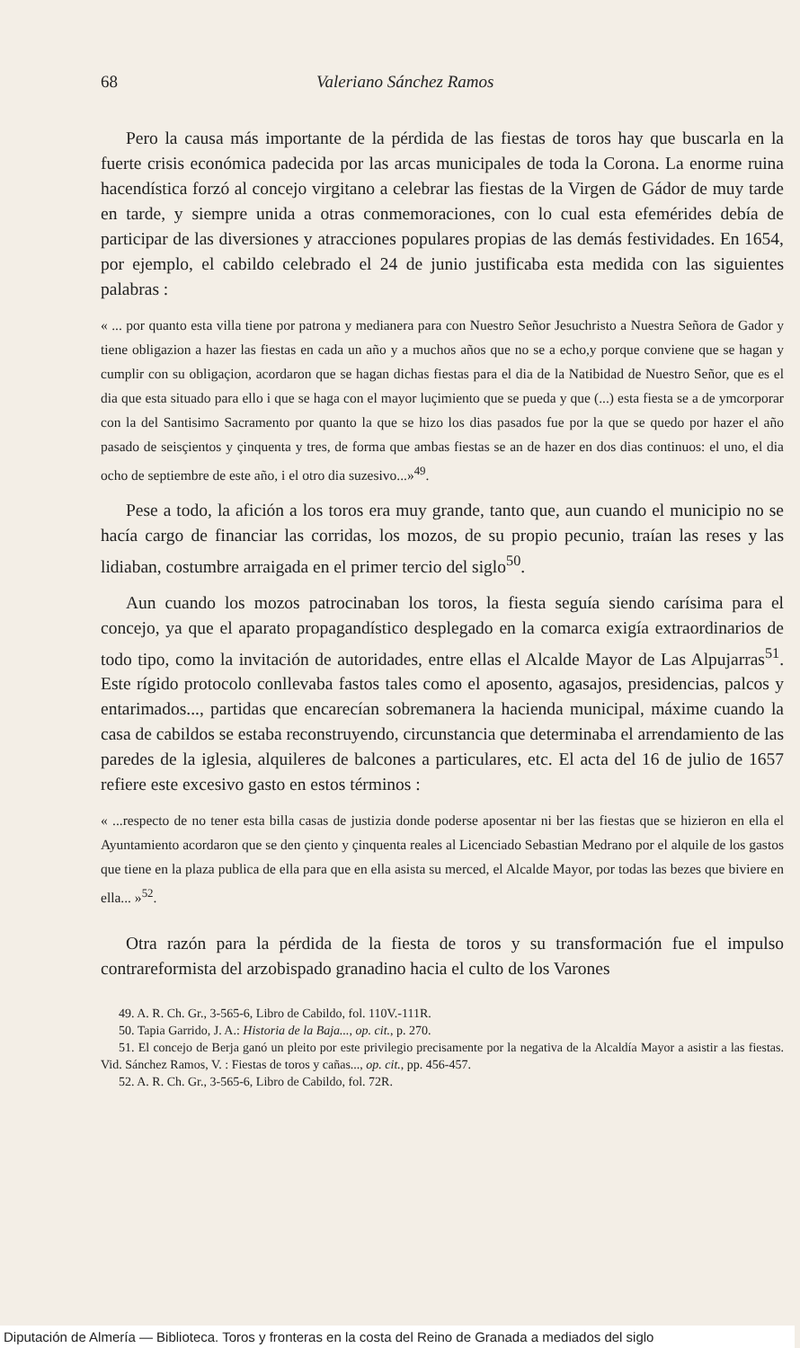68 Valeriano Sánchez Ramos
Pero la causa más importante de la pérdida de las fiestas de toros hay que buscarla en la fuerte crisis económica padecida por las arcas municipales de toda la Corona. La enorme ruina hacendística forzó al concejo virgitano a celebrar las fiestas de la Virgen de Gádor de muy tarde en tarde, y siempre unida a otras conmemoraciones, con lo cual esta efemérides debía de participar de las diversiones y atracciones populares propias de las demás festividades. En 1654, por ejemplo, el cabildo celebrado el 24 de junio justificaba esta medida con las siguientes palabras :
« ... por quanto esta villa tiene por patrona y medianera para con Nuestro Señor Jesuchristo a Nuestra Señora de Gador y tiene obligazion a hazer las fiestas en cada un año y a muchos años que no se a echo,y porque conviene que se hagan y cumplir con su obligaçion, acordaron que se hagan dichas fiestas para el dia de la Natibidad de Nuestro Señor, que es el dia que esta situado para ello i que se haga con el mayor luçimiento que se pueda y que (...) esta fiesta se a de ymcorporar con la del Santisimo Sacramento por quanto la que se hizo los dias pasados fue por la que se quedo por hazer el año pasado de seisçientos y çinquenta y tres, de forma que ambas fiestas se an de hazer en dos dias continuos: el uno, el dia ocho de septiembre de este año, i el otro dia suzesivo...»<sup>49</sup>.
Pese a todo, la afición a los toros era muy grande, tanto que, aun cuando el municipio no se hacía cargo de financiar las corridas, los mozos, de su propio pecunio, traían las reses y las lidiaban, costumbre arraigada en el primer tercio del siglo<sup>50</sup>.
Aun cuando los mozos patrocinaban los toros, la fiesta seguía siendo carísima para el concejo, ya que el aparato propagandístico desplegado en la comarca exigía extraordinarios de todo tipo, como la invitación de autoridades, entre ellas el Alcalde Mayor de Las Alpujarras<sup>51</sup>. Este rígido protocolo conllevaba fastos tales como el aposento, agasajos, presidencias, palcos y entarimados..., partidas que encarecían sobremanera la hacienda municipal, máxime cuando la casa de cabildos se estaba reconstruyendo, circunstancia que determinaba el arrendamiento de las paredes de la iglesia, alquileres de balcones a particulares, etc. El acta del 16 de julio de 1657 refiere este excesivo gasto en estos términos :
« ...respecto de no tener esta billa casas de justizia donde poderse aposentar ni ber las fiestas que se hizieron en ella el Ayuntamiento acordaron que se den çiento y çinquenta reales al Licenciado Sebastian Medrano por el alquile de los gastos que tiene en la plaza publica de ella para que en ella asista su merced, el Alcalde Mayor, por todas las bezes que biviere en ella... »<sup>52</sup>.
Otra razón para la pérdida de la fiesta de toros y su transformación fue el impulso contrareformista del arzobispado granadino hacia el culto de los Varones
49. A. R. Ch. Gr., 3-565-6, Libro de Cabildo, fol. 110V.-111R.
50. Tapia Garrido, J. A.: Historia de la Baja..., op. cit., p. 270.
51. El concejo de Berja ganó un pleito por este privilegio precisamente por la negativa de la Alcaldía Mayor a asistir a las fiestas. Vid. Sánchez Ramos, V. : Fiestas de toros y cañas..., op. cit., pp. 456-457.
52. A. R. Ch. Gr., 3-565-6, Libro de Cabildo, fol. 72R.
Diputación de Almería — Biblioteca. Toros y fronteras en la costa del Reino de Granada a mediados del siglo